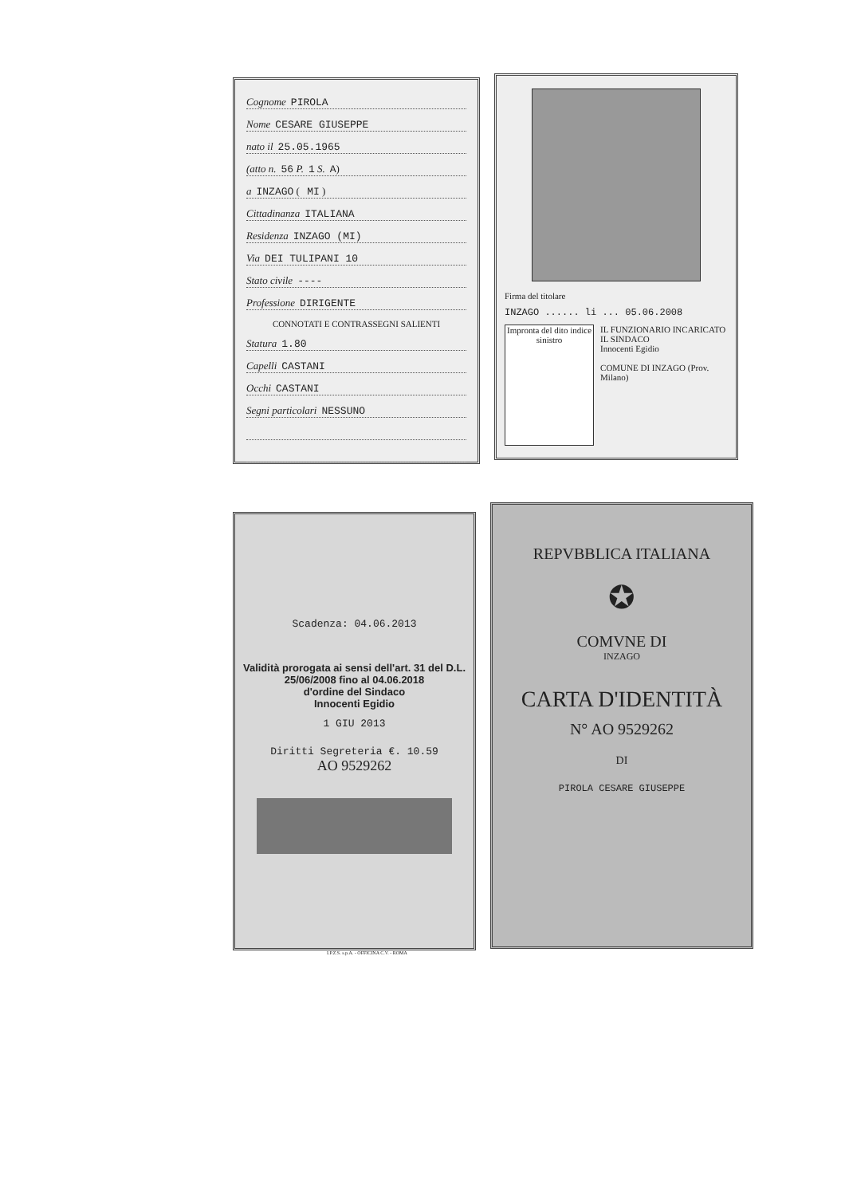Cognome PIROLA
Nome CESARE GIUSEPPE
nato il 25.05.1965
(atto n. 56 P. 1 S. A)
a INZAGO ( MI )
Cittadinanza ITALIANA
Residenza INZAGO (MI)
Via DEI TULIPANI 10
Stato civile ----
Professione DIRIGENTE
CONNOTATI E CONTRASSEGNI SALIENTI
Statura 1.80
Capelli CASTANI
Occhi CASTANI
Segni particolari NESSUNO
Firma del titolare
INZAGO ...... li ... 05.06.2008
Impronta del dito indice sinistro
IL FUNZIONARIO INCARICATO
IL SINDACO
Innocenti Egidio
COMUNE DI INZAGO (Prov. Milano)
Scadenza: 04.06.2013
Validità prorogata ai sensi dell'art. 31 del D.L. 25/06/2008 fino al 04.06.2018
d'ordine del Sindaco
Innocenti Egidio
1 GIU 2013
Diritti Segreteria €. 10.59
AO 9529262
REPVBBLICA ITALIANA
✪
COMVNE DI
INZAGO
CARTA D'IDENTITÀ
N° AO 9529262
DI
PIROLA CESARE GIUSEPPE
I.P.Z.S. s.p.A. - OFFICINA C.V. - ROMA